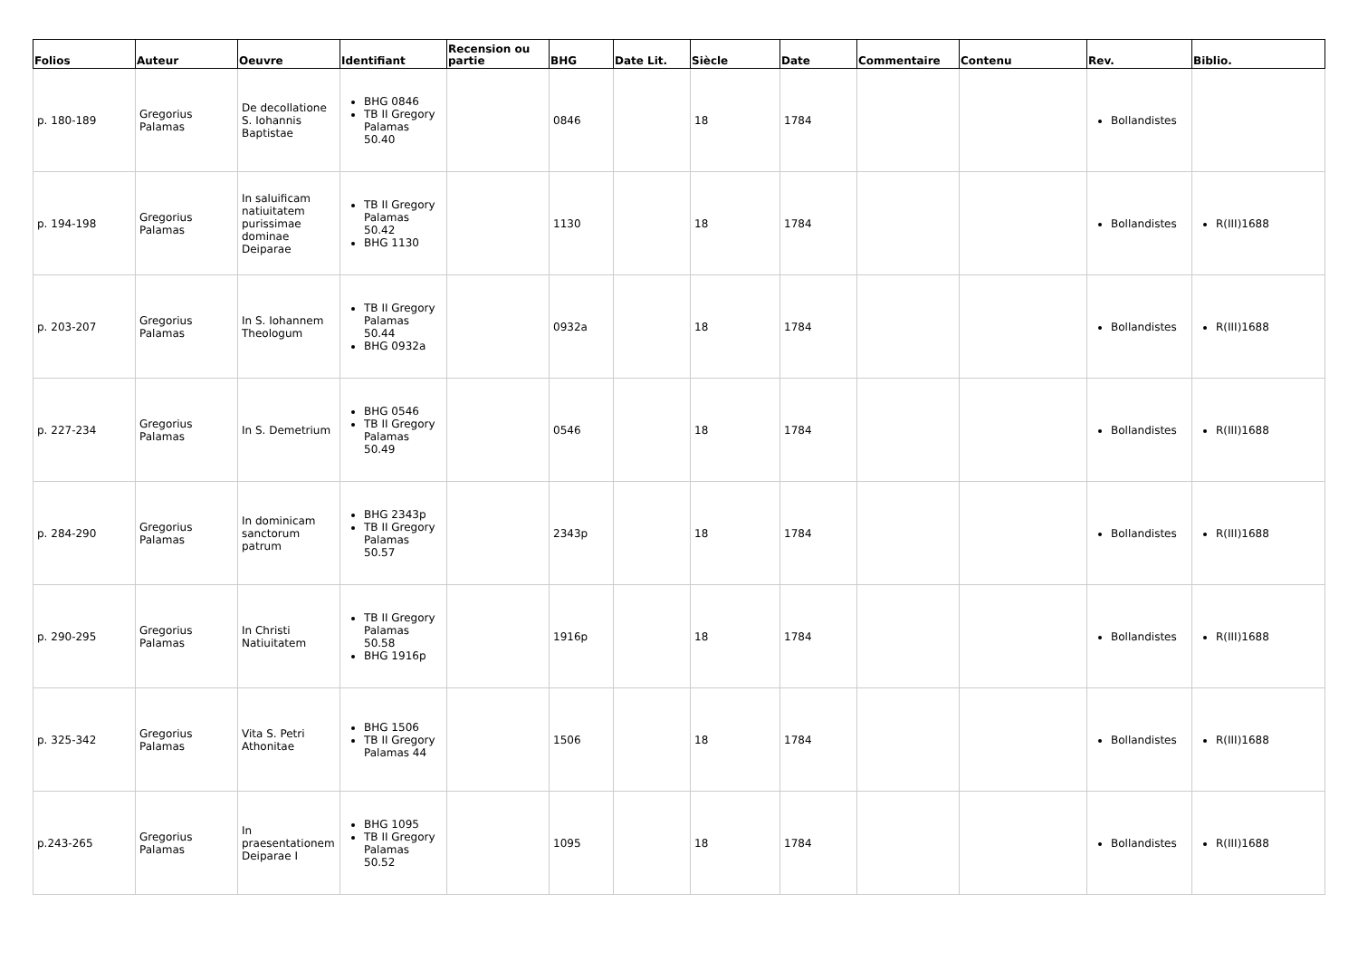| Folios | Auteur | Oeuvre | Identifiant | Recension ou partie | BHG | Date Lit. | Siècle | Date | Commentaire | Contenu | Rev. | Biblio. |
| --- | --- | --- | --- | --- | --- | --- | --- | --- | --- | --- | --- | --- |
| p. 180-189 | Gregorius Palamas | De decollatione S. Iohannis Baptistae | BHG 0846 TB II Gregory Palamas 50.40 | | 0846 | | 18 | 1784 | | | Bollandistes | |
| p. 194-198 | Gregorius Palamas | In saluificam natiuitatem purissimae dominae Deiparae | TB II Gregory Palamas 50.42 BHG 1130 | | 1130 | | 18 | 1784 | | | Bollandistes | R(III)1688 |
| p. 203-207 | Gregorius Palamas | In S. Iohannem Theologum | TB II Gregory Palamas 50.44 BHG 0932a | | 0932a | | 18 | 1784 | | | Bollandistes | R(III)1688 |
| p. 227-234 | Gregorius Palamas | In S. Demetrium | BHG 0546 TB II Gregory Palamas 50.49 | | 0546 | | 18 | 1784 | | | Bollandistes | R(III)1688 |
| p. 284-290 | Gregorius Palamas | In dominicam sanctorum patrum | BHG 2343p TB II Gregory Palamas 50.57 | | 2343p | | 18 | 1784 | | | Bollandistes | R(III)1688 |
| p. 290-295 | Gregorius Palamas | In Christi Natiuitatem | TB II Gregory Palamas 50.58 BHG 1916p | | 1916p | | 18 | 1784 | | | Bollandistes | R(III)1688 |
| p. 325-342 | Gregorius Palamas | Vita S. Petri Athonitae | BHG 1506 TB II Gregory Palamas 44 | | 1506 | | 18 | 1784 | | | Bollandistes | R(III)1688 |
| p.243-265 | Gregorius Palamas | In praesentationem Deiparae I | BHG 1095 TB II Gregory Palamas 50.52 | | 1095 | | 18 | 1784 | | | Bollandistes | R(III)1688 |